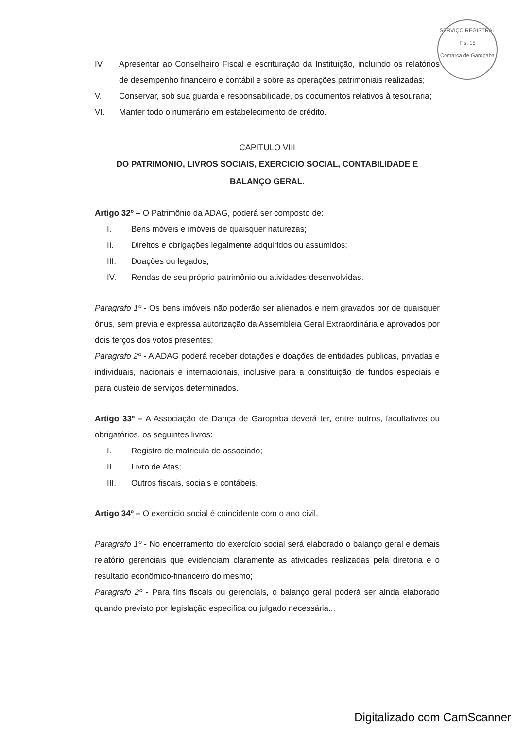SERVIÇO REGISTRAL
Fls. 15
Comarca de Garopaba
IV. Apresentar ao Conselheiro Fiscal e escrituração da Instituição, incluindo os relatórios de desempenho financeiro e contábil e sobre as operações patrimoniais realizadas;
V. Conservar, sob sua guarda e responsabilidade, os documentos relativos à tesouraria;
VI. Manter todo o numerário em estabelecimento de crédito.
CAPITULO VIII
DO PATRIMONIO, LIVROS SOCIAIS, EXERCICIO SOCIAL, CONTABILIDADE E BALANÇO GERAL.
Artigo 32º – O Patrimônio da ADAG, poderá ser composto de:
I. Bens móveis e imóveis de quaisquer naturezas;
II. Direitos e obrigações legalmente adquiridos ou assumidos;
III. Doações ou legados;
IV. Rendas de seu próprio patrimônio ou atividades desenvolvidas.
Paragrafo 1º - Os bens imóveis não poderão ser alienados e nem gravados por de quaisquer ônus, sem previa e expressa autorização da Assembleia Geral Extraordinária e aprovados por dois terços dos votos presentes;
Paragrafo 2º - A ADAG poderá receber dotações e doações de entidades publicas, privadas e individuais, nacionais e internacionais, inclusive para a constituição de fundos especiais e para custeio de serviços determinados.
Artigo 33º – A Associação de Dança de Garopaba deverá ter, entre outros, facultativos ou obrigatórios, os seguintes livros:
I. Registro de matricula de associado;
II. Livro de Atas;
III. Outros fiscais, sociais e contábeis.
Artigo 34º – O exercício social é coincidente com o ano civil.
Paragrafo 1º - No encerramento do exercício social será elaborado o balanço geral e demais relatório gerenciais que evidenciam claramente as atividades realizadas pela diretoria e o resultado econômico-financeiro do mesmo;
Paragrafo 2º - Para fins fiscais ou gerenciais, o balanço geral poderá ser ainda elaborado quando previsto por legislação especifica ou julgado necessária...
Digitalizado com CamScanner